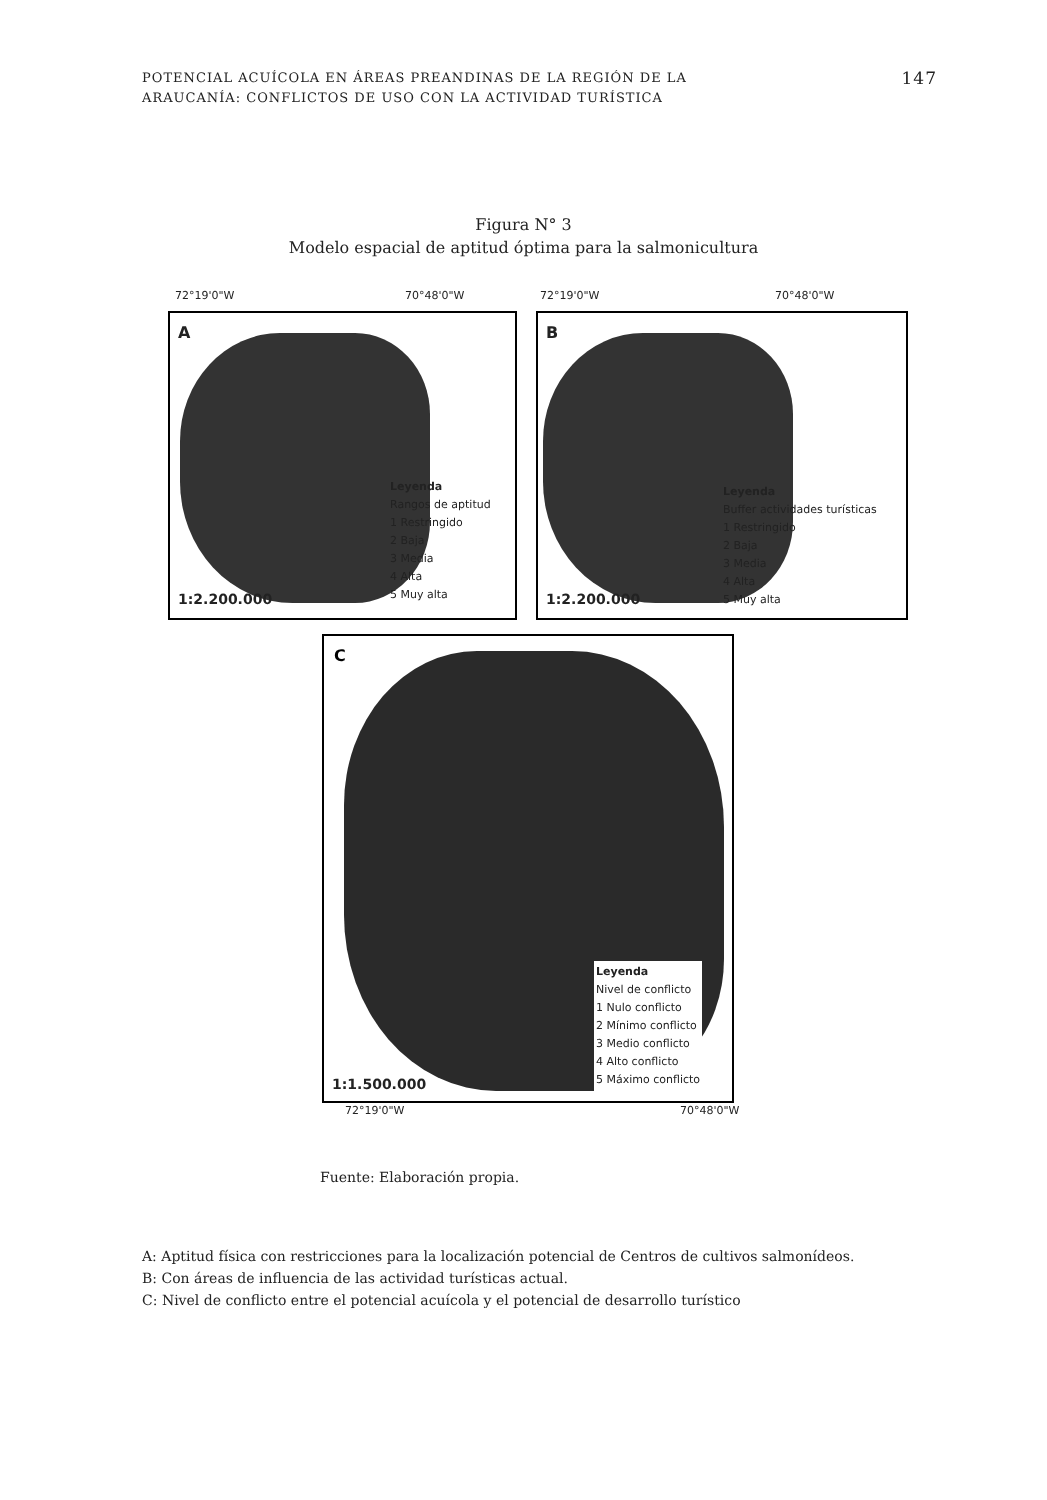POTENCIAL ACUÍCOLA EN ÁREAS PREANDINAS DE LA REGIÓN DE LA
ARAUCANÍA: CONFLICTOS DE USO CON LA ACTIVIDAD TURÍSTICA
147
Figura N° 3
Modelo espacial de aptitud óptima para la salmonicultura
72°19'0"W 70°48'0"W 72°19'0"W 70°48'0"W
A
Leyenda
Rangos de aptitud
1 Restringido
2 Baja
3 Media
4 Alta
5 Muy alta
1:2.200.000
B
Leyenda
Buffer actividades turísticas
1 Restringido
2 Baja
3 Media
4 Alta
5 Muy alta
1:2.200.000
C
Leyenda
Nivel de conflicto
1 Nulo conflicto
2 Mínimo conflicto
3 Medio conflicto
4 Alto conflicto
5 Máximo conflicto
1:1.500.000
72°19'0"W 70°48'0"W
Fuente: Elaboración propia.
A: Aptitud física con restricciones para la localización potencial de Centros de cultivos salmonídeos.
B: Con áreas de influencia de las actividad turísticas actual.
C: Nivel de conflicto entre el potencial acuícola y el potencial de desarrollo turístico